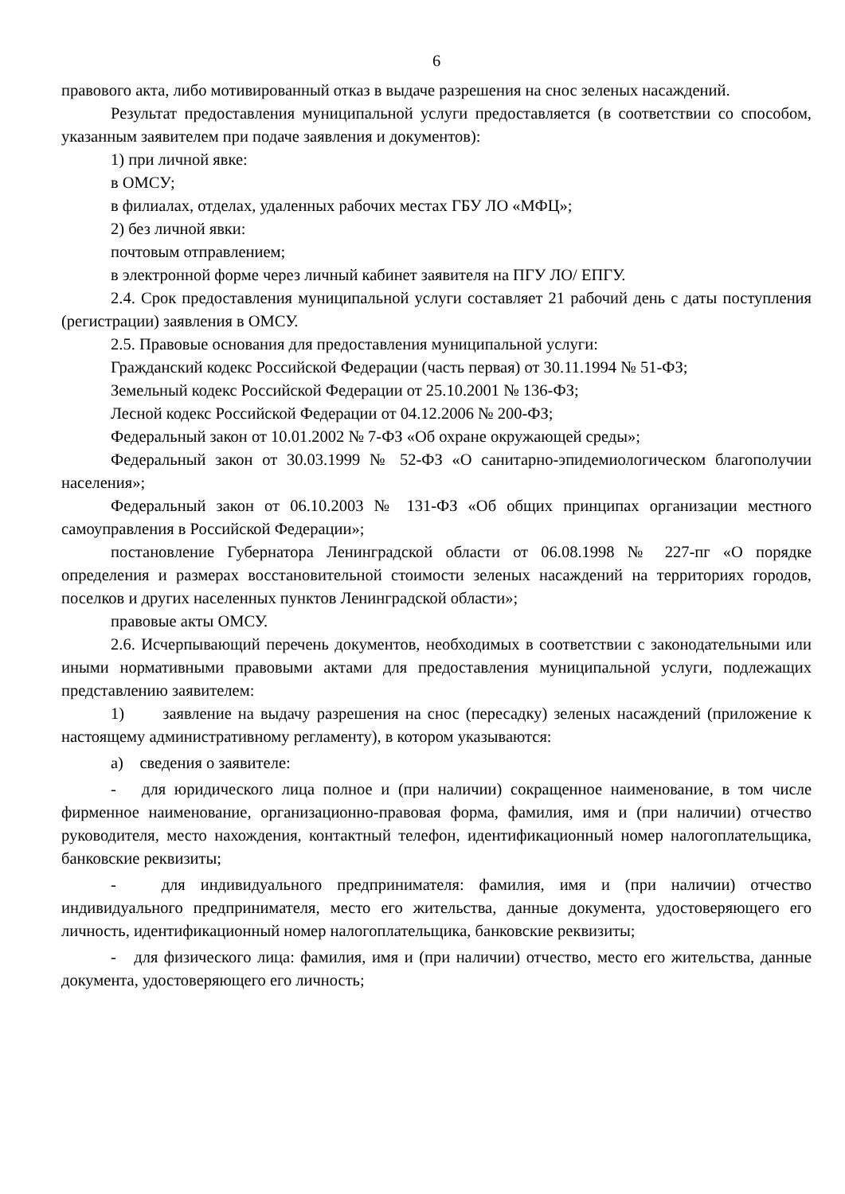6
правового акта, либо мотивированный отказ в выдаче разрешения на снос зеленых насаждений.
Результат предоставления муниципальной услуги предоставляется (в соответствии со способом, указанным заявителем при подаче заявления и документов):
1) при личной явке:
в ОМСУ;
в филиалах, отделах, удаленных рабочих местах ГБУ ЛО «МФЦ»;
2) без личной явки:
почтовым отправлением;
в электронной форме через личный кабинет заявителя на ПГУ ЛО/ ЕПГУ.
2.4. Срок предоставления муниципальной услуги составляет 21 рабочий день с даты поступления (регистрации) заявления в ОМСУ.
2.5. Правовые основания для предоставления муниципальной услуги:
Гражданский кодекс Российской Федерации (часть первая) от 30.11.1994 № 51-ФЗ;
Земельный кодекс Российской Федерации от 25.10.2001 № 136-ФЗ;
Лесной кодекс Российской Федерации от 04.12.2006 № 200-ФЗ;
Федеральный закон от 10.01.2002 № 7-ФЗ «Об охране окружающей среды»;
Федеральный закон от 30.03.1999 № 52-ФЗ «О санитарно-эпидемиологическом благополучии населения»;
Федеральный закон от 06.10.2003 № 131-ФЗ «Об общих принципах организации местного самоуправления в Российской Федерации»;
постановление Губернатора Ленинградской области от 06.08.1998 № 227-пг «О порядке определения и размерах восстановительной стоимости зеленых насаждений на территориях городов, поселков и других населенных пунктов Ленинградской области»;
правовые акты ОМСУ.
2.6. Исчерпывающий перечень документов, необходимых в соответствии с законодательными или иными нормативными правовыми актами для предоставления муниципальной услуги, подлежащих представлению заявителем:
1) заявление на выдачу разрешения на снос (пересадку) зеленых насаждений (приложение к настоящему административному регламенту), в котором указываются:
а) сведения о заявителе:
- для юридического лица полное и (при наличии) сокращенное наименование, в том числе фирменное наименование, организационно-правовая форма, фамилия, имя и (при наличии) отчество руководителя, место нахождения, контактный телефон, идентификационный номер налогоплательщика, банковские реквизиты;
- для индивидуального предпринимателя: фамилия, имя и (при наличии) отчество индивидуального предпринимателя, место его жительства, данные документа, удостоверяющего его личность, идентификационный номер налогоплательщика, банковские реквизиты;
- для физического лица: фамилия, имя и (при наличии) отчество, место его жительства, данные документа, удостоверяющего его личность;